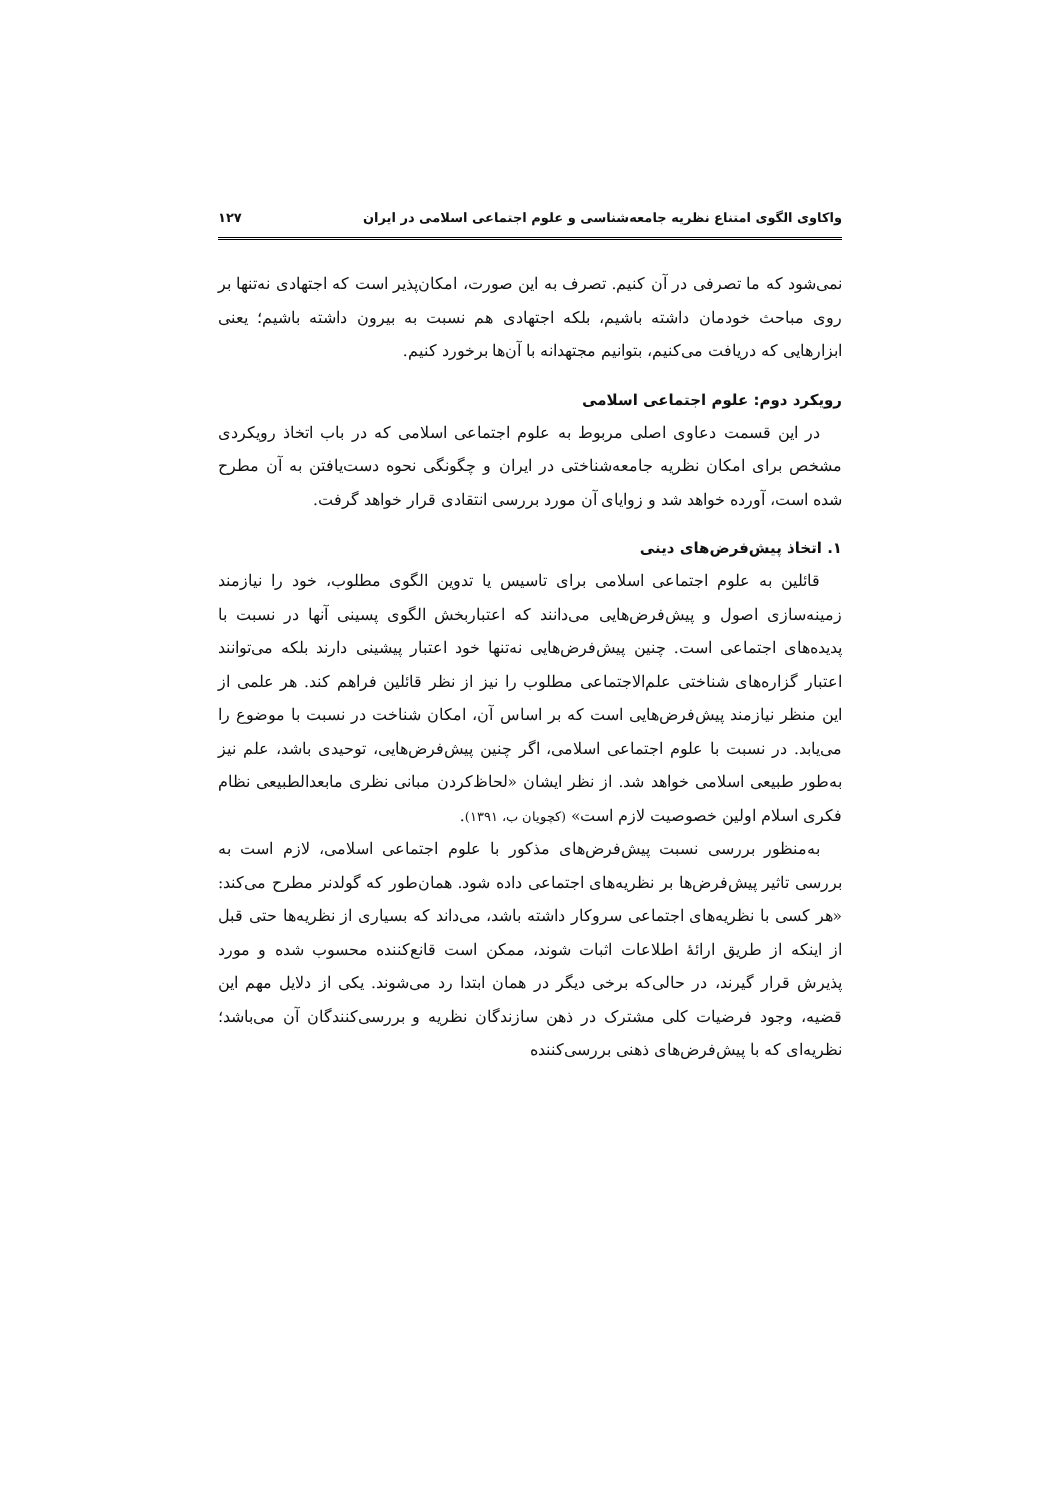واکاوی الگوی امتناع نظریه جامعه‌شناسی و علوم اجتماعی اسلامی در ایران ۱۲۷
نمی‌شود که ما تصرفی در آن کنیم. تصرف به این صورت، امکان‌پذیر است که اجتهادی نه‌تنها بر روی مباحث خودمان داشته باشیم، بلکه اجتهادی هم نسبت به بیرون داشته باشیم؛ یعنی ابزارهایی که دریافت می‌کنیم، بتوانیم مجتهدانه با آن‌ها برخورد کنیم.
رویکرد دوم: علوم اجتماعی اسلامی
در این قسمت دعاوی اصلی مربوط به علوم اجتماعی اسلامی که در باب اتخاذ رویکردی مشخص برای امکان نظریه جامعه‌شناختی در ایران و چگونگی نحوه دست‌یافتن به آن مطرح شده است، آورده خواهد شد و زوایای آن مورد بررسی انتقادی قرار خواهد گرفت.
۱. اتخاذ پیش‌فرض‌های دینی
قائلین به علوم اجتماعی اسلامی برای تاسیس یا تدوین الگوی مطلوب، خود را نیازمند زمینه‌سازی اصول و پیش‌فرض‌هایی می‌دانند که اعتباربخش الگوی پسینی آنها در نسبت با پدیده‌های اجتماعی است. چنین پیش‌فرض‌هایی نه‌تنها خود اعتبار پیشینی دارند بلکه می‌توانند اعتبار گزاره‌های شناختی علم‌الاجتماعی مطلوب را نیز از نظر قائلین فراهم کند. هر علمی از این منظر نیازمند پیش‌فرض‌هایی است که بر اساس آن، امکان شناخت در نسبت با موضوع را می‌یابد. در نسبت با علوم اجتماعی اسلامی، اگر چنین پیش‌فرض‌هایی، توحیدی باشد، علم نیز به‌طور طبیعی اسلامی خواهد شد. از نظر ایشان «لحاظ‌کردن مبانی نظری مابعدالطبیعی نظام فکری اسلام اولین خصوصیت لازم است» (کچویان ب، ۱۳۹۱).
به‌منظور بررسی نسبت پیش‌فرض‌های مذکور با علوم اجتماعی اسلامی، لازم است به بررسی تاثیر پیش‌فرض‌ها بر نظریه‌های اجتماعی داده شود. همان‌طور که گولدنر مطرح می‌کند: «هر کسی با نظریه‌های اجتماعی سروکار داشته باشد، می‌داند که بسیاری از نظریه‌ها حتی قبل از اینکه از طریق ارائهٔ اطلاعات اثبات شوند، ممکن است قانع‌کننده محسوب شده و مورد پذیرش قرار گیرند، در حالی‌که برخی دیگر در همان ابتدا رد می‌شوند. یکی از دلایل مهم این قضیه، وجود فرضیات کلی مشترک در ذهن سازندگان نظریه و بررسی‌کنندگان آن می‌باشد؛ نظریه‌ای که با پیش‌فرض‌های ذهنی بررسی‌کننده